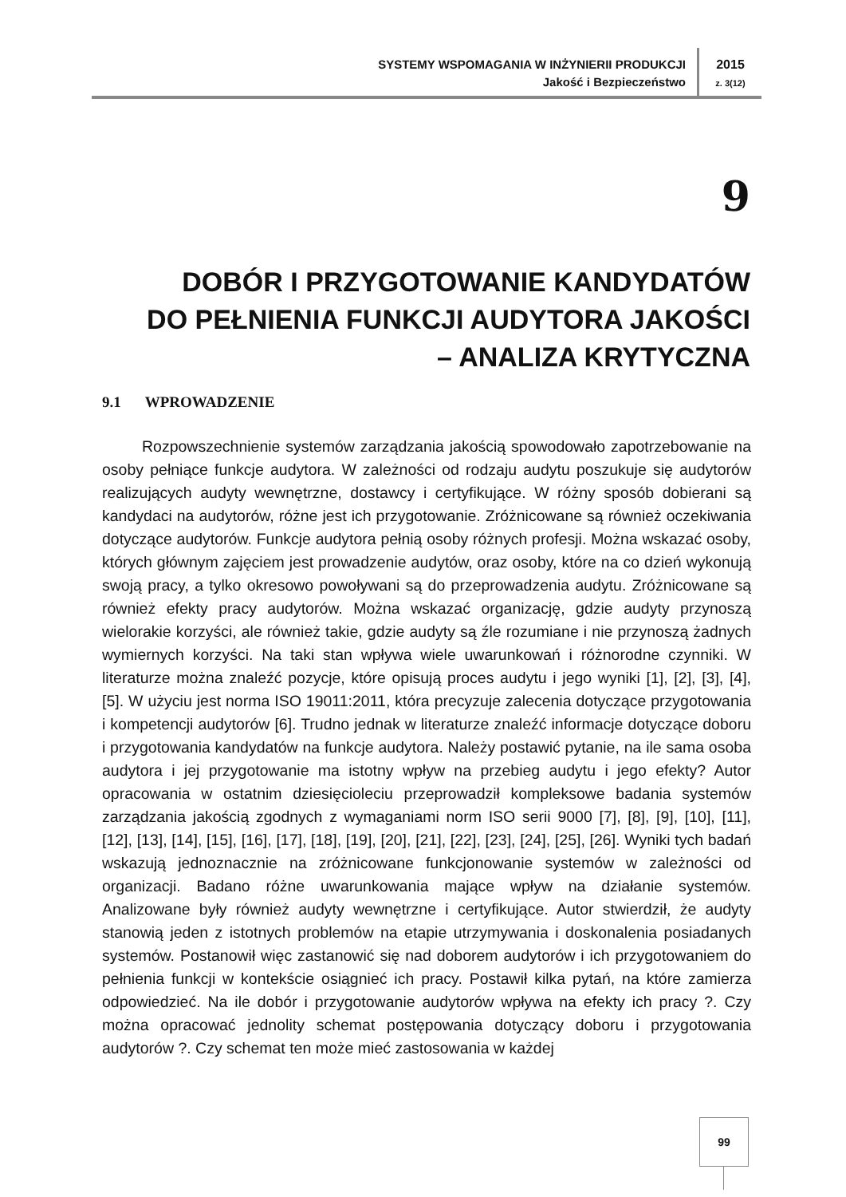SYSTEMY WSPOMAGANIA W INŻYNIERII PRODUKCJI
Jakość i Bezpieczeństwo
2015
z. 3(12)
9
DOBÓR I PRZYGOTOWANIE KANDYDATÓW
DO PEŁNIENIA FUNKCJI AUDYTORA JAKOŚCI
– ANALIZA KRYTYCZNA
9.1 WPROWADZENIE
Rozpowszechnienie systemów zarządzania jakością spowodowało zapotrzebowanie na osoby pełniące funkcje audytora. W zależności od rodzaju audytu poszukuje się audytorów realizujących audyty wewnętrzne, dostawcy i certyfikujące. W różny sposób dobierani są kandydaci na audytorów, różne jest ich przygotowanie. Zróżnicowane są również oczekiwania dotyczące audytorów. Funkcje audytora pełnią osoby różnych profesji. Można wskazać osoby, których głównym zajęciem jest prowadzenie audytów, oraz osoby, które na co dzień wykonują swoją pracy, a tylko okresowo powoływani są do przeprowadzenia audytu. Zróżnicowane są również efekty pracy audytorów. Można wskazać organizację, gdzie audyty przynoszą wielorakie korzyści, ale również takie, gdzie audyty są źle rozumiane i nie przynoszą żadnych wymiernych korzyści. Na taki stan wpływa wiele uwarunkowań i różnorodne czynniki. W literaturze można znaleźć pozycje, które opisują proces audytu i jego wyniki [1], [2], [3], [4], [5]. W użyciu jest norma ISO 19011:2011, która precyzuje zalecenia dotyczące przygotowania i kompetencji audytorów [6]. Trudno jednak w literaturze znaleźć informacje dotyczące doboru i przygotowania kandydatów na funkcje audytora. Należy postawić pytanie, na ile sama osoba audytora i jej przygotowanie ma istotny wpływ na przebieg audytu i jego efekty? Autor opracowania w ostatnim dziesięcioleciu przeprowadził kompleksowe badania systemów zarządzania jakością zgodnych z wymaganiami norm ISO serii 9000 [7], [8], [9], [10], [11], [12], [13], [14], [15], [16], [17], [18], [19], [20], [21], [22], [23], [24], [25], [26]. Wyniki tych badań wskazują jednoznacznie na zróżnicowane funkcjonowanie systemów w zależności od organizacji. Badano różne uwarunkowania mające wpływ na działanie systemów. Analizowane były również audyty wewnętrzne i certyfikujące. Autor stwierdził, że audyty stanowią jeden z istotnych problemów na etapie utrzymywania i doskonalenia posiadanych systemów. Postanowił więc zastanowić się nad doborem audytorów i ich przygotowaniem do pełnienia funkcji w kontekście osiągnieć ich pracy. Postawił kilka pytań, na które zamierza odpowiedzieć. Na ile dobór i przygotowanie audytorów wpływa na efekty ich pracy ?. Czy można opracować jednolity schemat postępowania dotyczący doboru i przygotowania audytorów ?. Czy schemat ten może mieć zastosowania w każdej
99